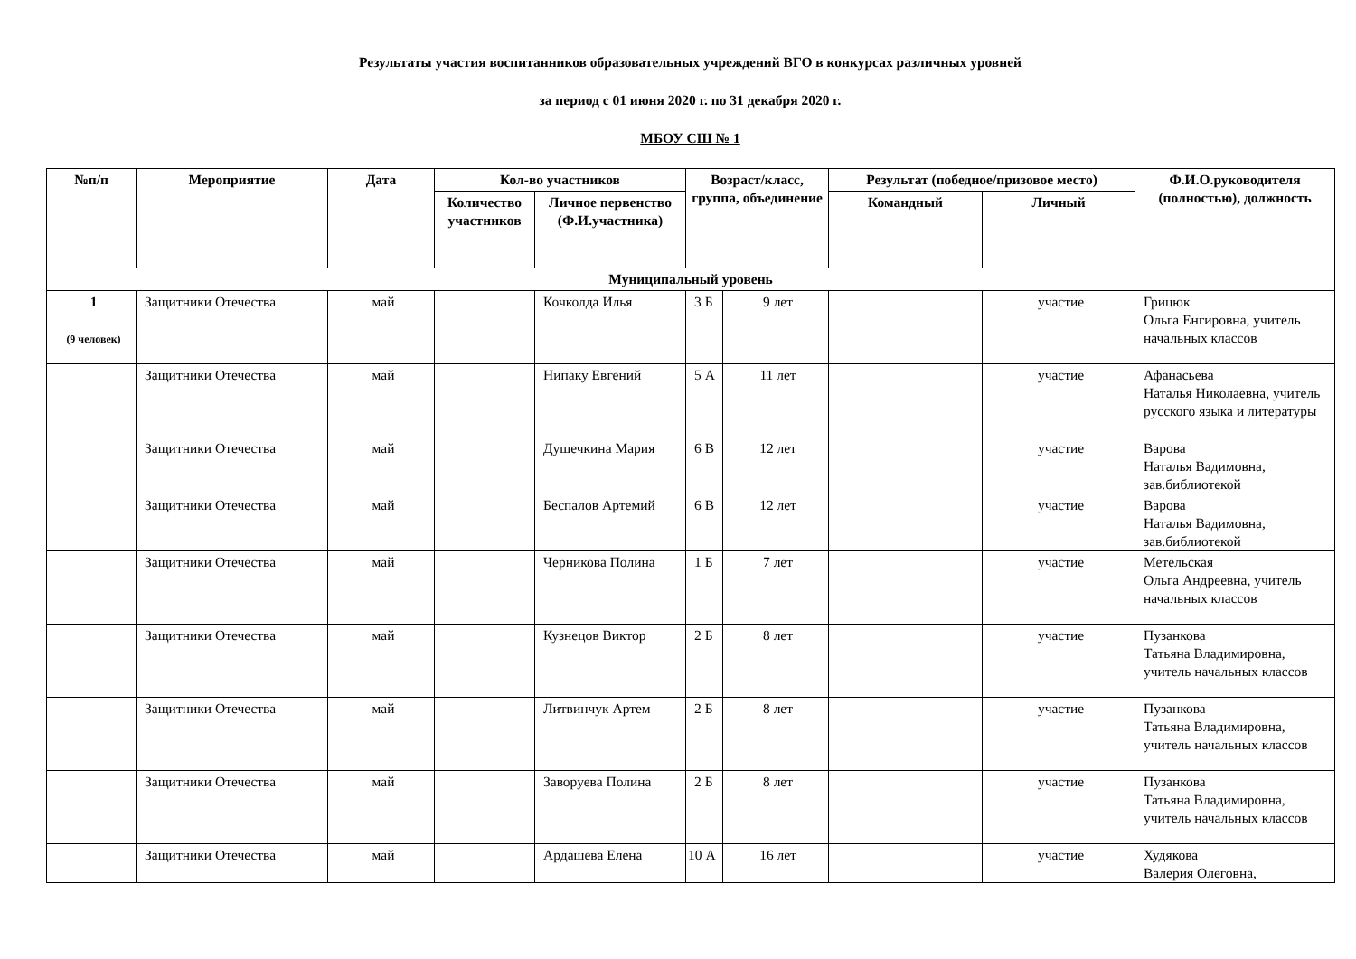Результаты участия воспитанников образовательных учреждений ВГО в конкурсах различных уровней
за период с 01 июня 2020 г. по 31 декабря 2020 г.
МБОУ СШ № 1
| №п/п | Мероприятие | Дата | Кол-во участников | | Возраст/класс, группа, объединение | | Результат (победное/призовое место) | | Ф.И.О.руководителя (полностью), должность |
| --- | --- | --- | --- | --- | --- | --- | --- | --- | --- |
| | | | Количество участников | Личное первенство (Ф.И.участника) | | | Командный | Личный | |
| Муниципальный уровень | | | | | | | | | |
| 1 (9 человек) | Защитники Отечества | май | | Кочколда Илья | 3 Б | 9 лет | | участие | Грицюк Ольга Енгировна, учитель начальных классов |
| | Защитники Отечества | май | | Нипаку Евгений | 5 А | 11 лет | | участие | Афанасьева Наталья Николаевна, учитель русского языка и литературы |
| | Защитники Отечества | май | | Душечкина Мария | 6 В | 12 лет | | участие | Варова Наталья Вадимовна, зав.библиотекой |
| | Защитники Отечества | май | | Беспалов Артемий | 6 В | 12 лет | | участие | Варова Наталья Вадимовна, зав.библиотекой |
| | Защитники Отечества | май | | Черникова Полина | 1 Б | 7 лет | | участие | Метельская Ольга Андреевна, учитель начальных классов |
| | Защитники Отечества | май | | Кузнецов Виктор | 2 Б | 8 лет | | участие | Пузанкова Татьяна Владимировна, учитель начальных классов |
| | Защитники Отечества | май | | Литвинчук Артем | 2 Б | 8 лет | | участие | Пузанкова Татьяна Владимировна, учитель начальных классов |
| | Защитники Отечества | май | | Заворуева Полина | 2 Б | 8 лет | | участие | Пузанкова Татьяна Владимировна, учитель начальных классов |
| | Защитники Отечества | май | | Ардашева Елена | 10 А | 16 лет | | участие | Худякова Валерия Олеговна, |